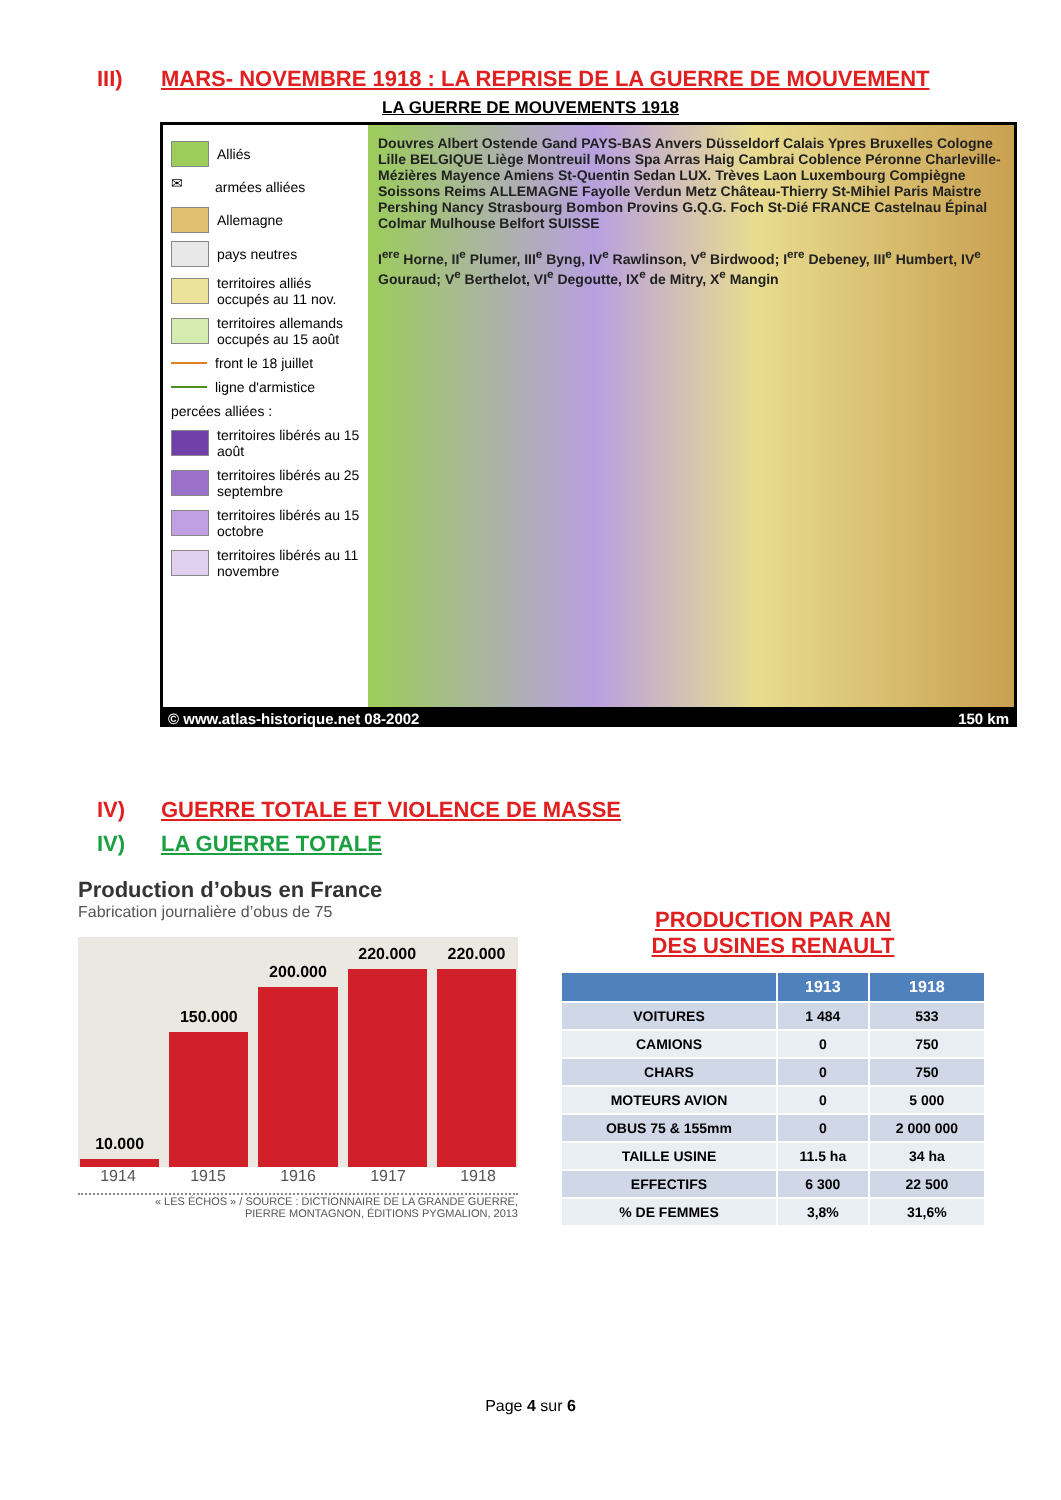III) MARS- NOVEMBRE 1918 : LA REPRISE DE LA GUERRE DE MOUVEMENT
LA GUERRE DE MOUVEMENTS 1918
Alliés
✉ armées alliées
Allemagne
pays neutres
territoires alliés occupés au 11 nov.
territoires allemands occupés au 15 août
front le 18 juillet
ligne d'armistice
percées alliées :
territoires libérés au 15 août
territoires libérés au 25 septembre
territoires libérés au 15 octobre
territoires libérés au 11 novembre
Douvres Albert Ostende Gand PAYS-BAS Anvers Düsseldorf Calais Ypres Bruxelles Cologne Lille BELGIQUE Liège Montreuil Mons Spa Arras Haig Cambrai Coblence Péronne Charleville-Mézières Mayence Amiens St-Quentin Sedan LUX. Trèves Laon Luxembourg Compiègne Soissons Reims ALLEMAGNE Fayolle Verdun Metz Château-Thierry St-Mihiel Paris Maistre Pershing Nancy Strasbourg Bombon Provins G.Q.G. Foch St-Dié FRANCE Castelnau Épinal Colmar Mulhouse Belfort SUISSE
I<sup>ere</sup> Horne, II<sup>e</sup> Plumer, III<sup>e</sup> Byng, IV<sup>e</sup> Rawlinson, V<sup>e</sup> Birdwood; I<sup>ere</sup> Debeney, III<sup>e</sup> Humbert, IV<sup>e</sup> Gouraud; V<sup>e</sup> Berthelot, VI<sup>e</sup> Degoutte, IX<sup>e</sup> de Mitry, X<sup>e</sup> Mangin
© www.atlas-historique.net 08-2002 150 km
IV) GUERRE TOTALE ET VIOLENCE DE MASSE
IV) LA GUERRE TOTALE
Production d’obus en France
Fabrication journalière d’obus de 75
10.000
150.000
200.000
220.000
220.000
1914 1915 1916 1917 1918
« LES ÉCHOS » / SOURCE : DICTIONNAIRE DE LA GRANDE GUERRE,
PIERRE MONTAGNON, ÉDITIONS PYGMALION, 2013
PRODUCTION PAR AN
DES USINES RENAULT
| | 1913 | 1918 |
| --- | --- | --- |
| VOITURES | 1 484 | 533 |
| CAMIONS | 0 | 750 |
| CHARS | 0 | 750 |
| MOTEURS AVION | 0 | 5 000 |
| OBUS 75 & 155mm | 0 | 2 000 000 |
| TAILLE USINE | 11.5 ha | 34 ha |
| EFFECTIFS | 6 300 | 22 500 |
| % DE FEMMES | 3,8% | 31,6% |
Page 4 sur 6